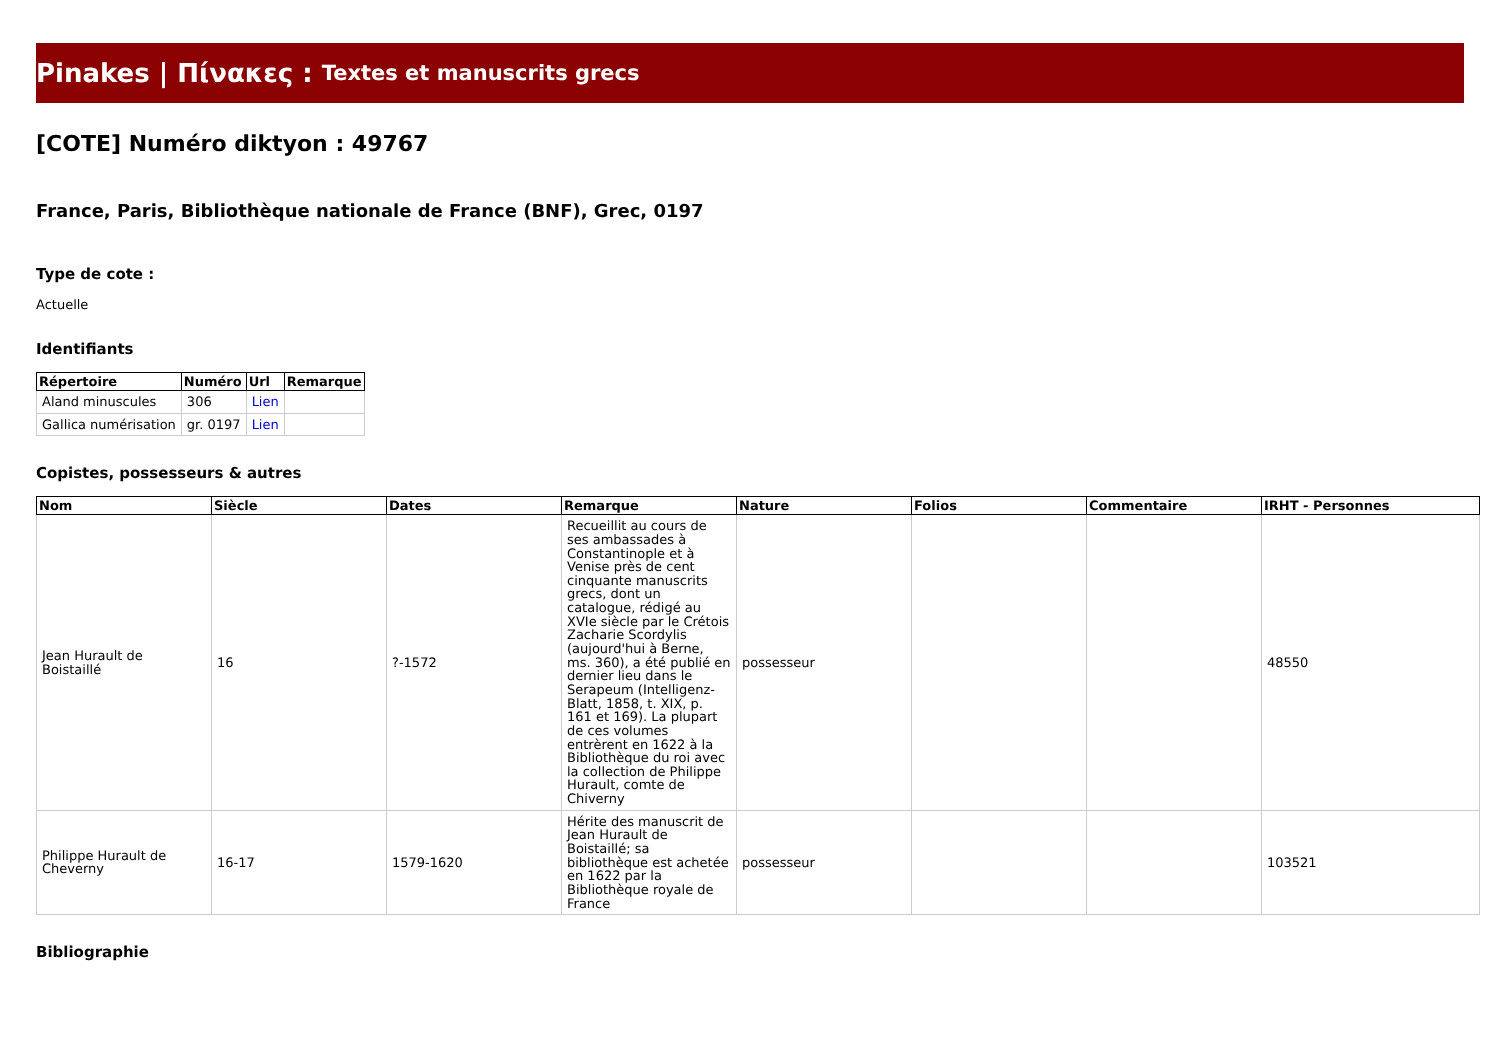Pinakes | Πίνακες : Textes et manuscrits grecs
[COTE] Numéro diktyon : 49767
France, Paris, Bibliothèque nationale de France (BNF), Grec, 0197
Type de cote :
Actuelle
Identifiants
| Répertoire | Numéro | Url | Remarque |
| --- | --- | --- | --- |
| Aland minuscules | 306 | Lien | |
| Gallica numérisation | gr. 0197 | Lien | |
Copistes, possesseurs & autres
| Nom | Siècle | Dates | Remarque | Nature | Folios | Commentaire | IRHT - Personnes |
| --- | --- | --- | --- | --- | --- | --- | --- |
| Jean Hurault de Boistaillé | 16 | ?-1572 | Recueillit au cours de ses ambassades à Constantinople et à Venise près de cent cinquante manuscrits grecs, dont un catalogue, rédigé au XVIe siècle par le Crétois Zacharie Scordylis (aujourd'hui à Berne, ms. 360), a été publié en dernier lieu dans le Serapeum (Intelligenz-Blatt, 1858, t. XIX, p. 161 et 169). La plupart de ces volumes entrèrent en 1622 à la Bibliothèque du roi avec la collection de Philippe Hurault, comte de Chiverny | possesseur | | | 48550 |
| Philippe Hurault de Cheverny | 16-17 | 1579-1620 | Hérite des manuscrit de Jean Hurault de Boistaillé; sa bibliothèque est achetée en 1622 par la Bibliothèque royale de France | possesseur | | | 103521 |
Bibliographie